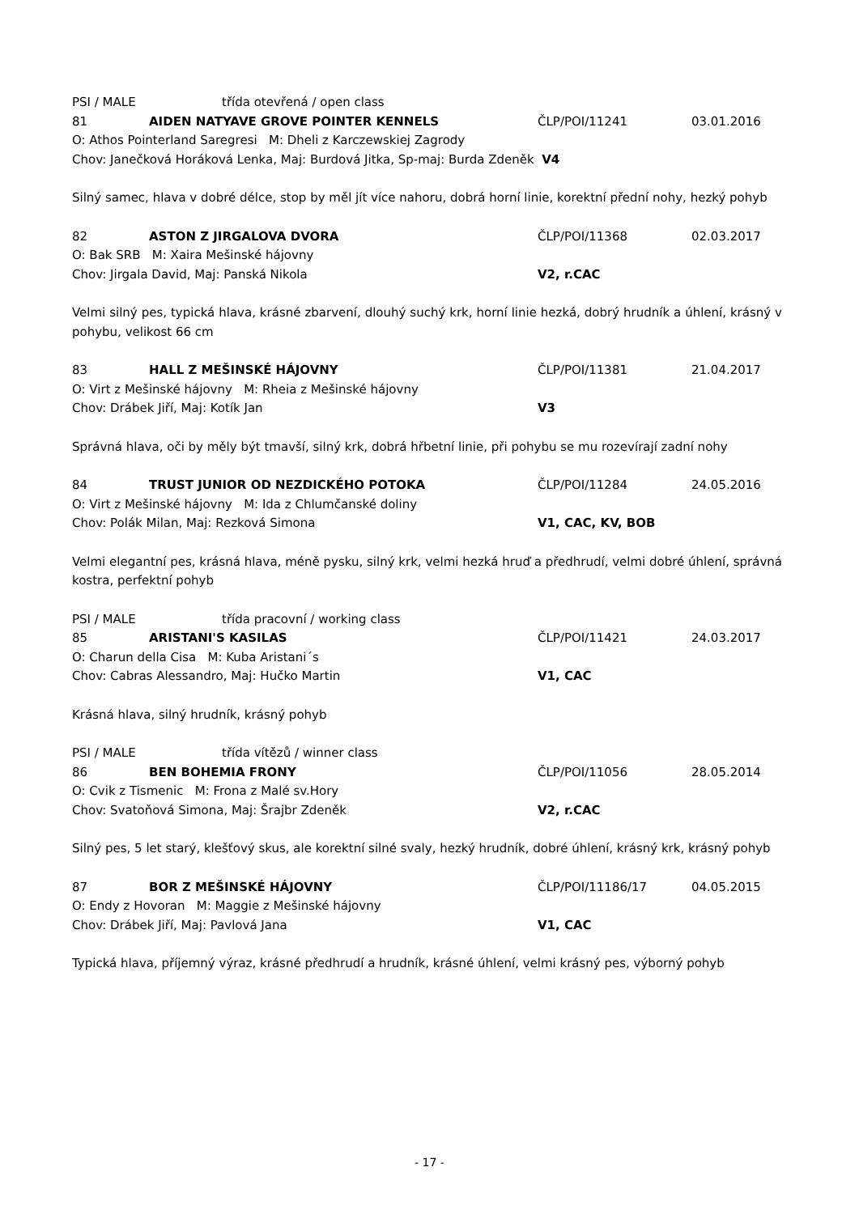PSI / MALE třída otevřená / open class
81 AIDEN NATYAVE GROVE POINTER KENNELS ČLP/POI/11241 03.01.2016
O: Athos Pointerland Saregresi M: Dheli z Karczewskiej Zagrody
Chov: Janečková Horáková Lenka, Maj: Burdová Jitka, Sp-maj: Burda Zdeněk V4
Silný samec, hlava v dobré délce, stop by měl jít více nahoru, dobrá horní linie, korektní přední nohy, hezký pohyb
82 ASTON Z JIRGALOVA DVORA ČLP/POI/11368 02.03.2017
O: Bak SRB M: Xaira Mešinské hájovny
Chov: Jirgala David, Maj: Panská Nikola V2, r.CAC
Velmi silný pes, typická hlava, krásné zbarvení, dlouhý suchý krk, horní linie hezká, dobrý hrudník a úhlení, krásný v pohybu, velikost 66 cm
83 HALL Z MEŠINSKÉ HÁJOVNY ČLP/POI/11381 21.04.2017
O: Virt z Mešinské hájovny M: Rheia z Mešinské hájovny
Chov: Drábek Jiří, Maj: Kotík Jan V3
Správná hlava, oči by měly být tmavší, silný krk, dobrá hřbetní linie, při pohybu se mu rozevírají zadní nohy
84 TRUST JUNIOR OD NEZDICKÉHO POTOKA ČLP/POI/11284 24.05.2016
O: Virt z Mešinské hájovny M: Ida z Chlumčanské doliny
Chov: Polák Milan, Maj: Rezková Simona V1, CAC, KV, BOB
Velmi elegantní pes, krásná hlava, méně pysku, silný krk, velmi hezká hruď a předhrudí, velmi dobré úhlení, správná kostra, perfektní pohyb
PSI / MALE třída pracovní / working class
85 ARISTANI'S KASILAS ČLP/POI/11421 24.03.2017
O: Charun della Cisa M: Kuba Aristani´s
Chov: Cabras Alessandro, Maj: Hučko Martin V1, CAC
Krásná hlava, silný hrudník, krásný pohyb
PSI / MALE třída vítězů / winner class
86 BEN BOHEMIA FRONY ČLP/POI/11056 28.05.2014
O: Cvik z Tismenic M: Frona z Malé sv.Hory
Chov: Svatoňová Simona, Maj: Šrajbr Zdeněk V2, r.CAC
Silný pes, 5 let starý, klešťový skus, ale korektní silné svaly, hezký hrudník, dobré úhlení, krásný krk, krásný pohyb
87 BOR Z MEŠINSKÉ HÁJOVNY ČLP/POI/11186/17 04.05.2015
O: Endy z Hovoran M: Maggie z Mešinské hájovny
Chov: Drábek Jiří, Maj: Pavlová Jana V1, CAC
Typická hlava, příjemný výraz, krásné předhrudí a hrudník, krásné úhlení, velmi krásný pes, výborný pohyb
- 17 -